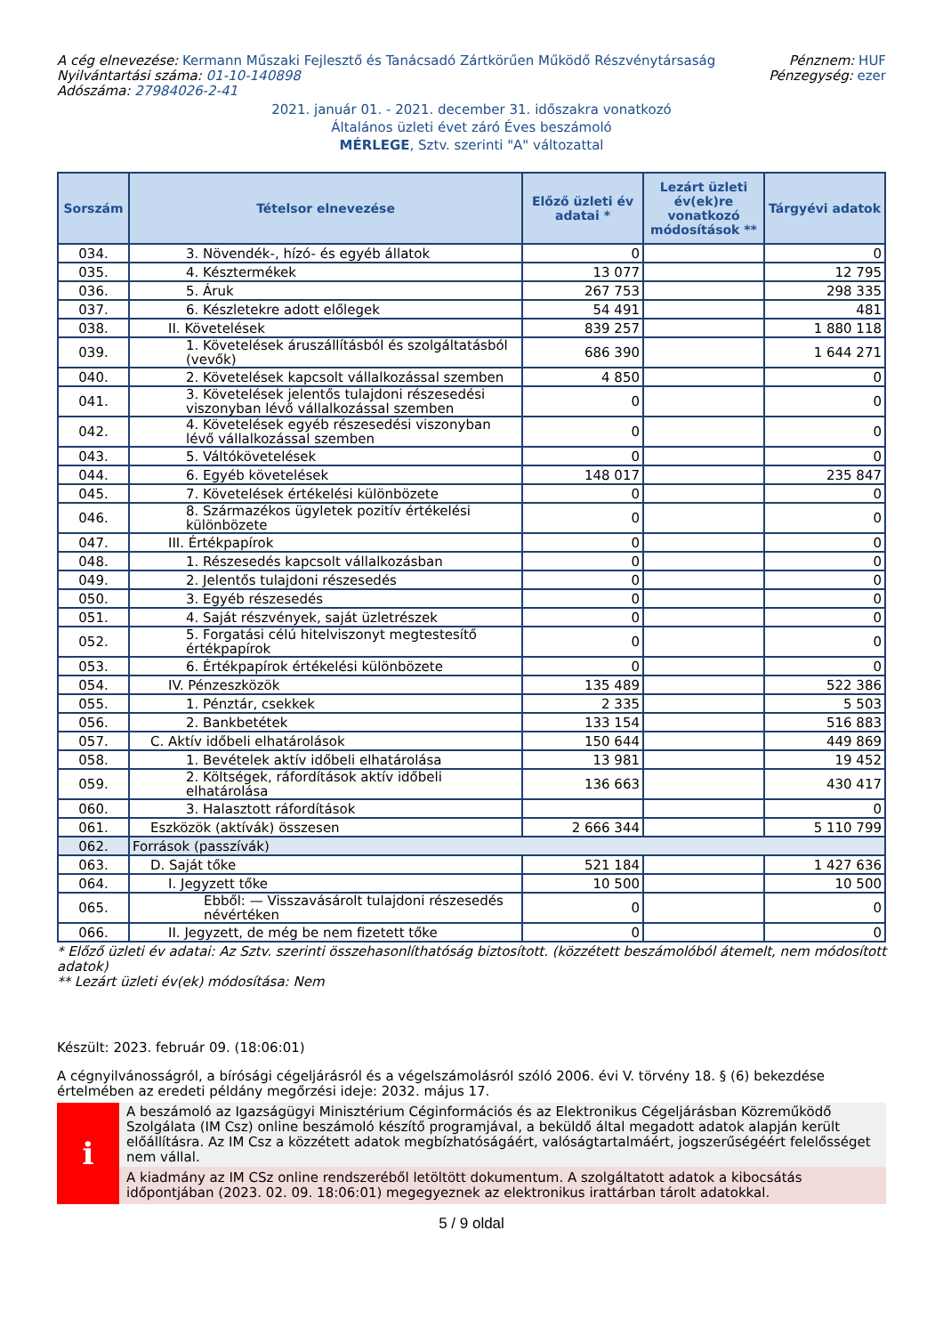A cég elnevezése: Kermann Műszaki Fejlesztő és Tanácsadó Zártkörűen Működő Részvénytársaság
Nyilvántartási száma: 01-10-140898
Adószáma: 27984026-2-41
Pénznem: HUF
Pénzegység: ezer
2021. január 01. - 2021. december 31. időszakra vonatkozó
Általános üzleti évet záró Éves beszámoló
MÉRLEGE, Sztv. szerinti "A" változattal
| Sorszám | Tételsor elnevezése | Előző üzleti év adatai * | Lezárt üzleti év(ek)re vonatkozó módosítások ** | Tárgyévi adatok |
| --- | --- | --- | --- | --- |
| 034. | 3. Növendék-, hízó- és egyéb állatok | 0 | | 0 |
| 035. | 4. Késztermékek | 13 077 | | 12 795 |
| 036. | 5. Áruk | 267 753 | | 298 335 |
| 037. | 6. Készletekre adott előlegek | 54 491 | | 481 |
| 038. | II. Követelések | 839 257 | | 1 880 118 |
| 039. | 1. Követelések áruszállításból és szolgáltatásból (vevők) | 686 390 | | 1 644 271 |
| 040. | 2. Követelések kapcsolt vállalkozással szemben | 4 850 | | 0 |
| 041. | 3. Követelések jelentős tulajdoni részesedési viszonyban lévő vállalkozással szemben | 0 | | 0 |
| 042. | 4. Követelések egyéb részesedési viszonyban lévő vállalkozással szemben | 0 | | 0 |
| 043. | 5. Váltókövetelések | 0 | | 0 |
| 044. | 6. Egyéb követelések | 148 017 | | 235 847 |
| 045. | 7. Követelések értékelési különbözete | 0 | | 0 |
| 046. | 8. Származékos ügyletek pozitív értékelési különbözete | 0 | | 0 |
| 047. | III. Értékpapírok | 0 | | 0 |
| 048. | 1. Részesedés kapcsolt vállalkozásban | 0 | | 0 |
| 049. | 2. Jelentős tulajdoni részesedés | 0 | | 0 |
| 050. | 3. Egyéb részesedés | 0 | | 0 |
| 051. | 4. Saját részvények, saját üzletrészek | 0 | | 0 |
| 052. | 5. Forgatási célú hitelviszonyt megtestesítő értékpapírok | 0 | | 0 |
| 053. | 6. Értékpapírok értékelési különbözete | 0 | | 0 |
| 054. | IV. Pénzeszközök | 135 489 | | 522 386 |
| 055. | 1. Pénztár, csekkek | 2 335 | | 5 503 |
| 056. | 2. Bankbetétek | 133 154 | | 516 883 |
| 057. | C. Aktív időbeli elhatárolások | 150 644 | | 449 869 |
| 058. | 1. Bevételek aktív időbeli elhatárolása | 13 981 | | 19 452 |
| 059. | 2. Költségek, ráfordítások aktív időbeli elhatárolása | 136 663 | | 430 417 |
| 060. | 3. Halasztott ráfordítások | | | 0 |
| 061. | Eszközök (aktívák) összesen | 2 666 344 | | 5 110 799 |
| 062. | Források (passzívák) | | | |
| 063. | D. Saját tőke | 521 184 | | 1 427 636 |
| 064. | I. Jegyzett tőke | 10 500 | | 10 500 |
| 065. | Ebből: — Visszavásárolt tulajdoni részesedés névértéken | 0 | | 0 |
| 066. | II. Jegyzett, de még be nem fizetett tőke | 0 | | 0 |
* Előző üzleti év adatai: Az Sztv. szerinti összehasonlíthatóság biztosított. (közzétett beszámolóból átemelt, nem módosított adatok)
** Lezárt üzleti év(ek) módosítása: Nem
Készült: 2023. február 09. (18:06:01)
A cégnyilvánosságról, a bírósági cégeljárásról és a végelszámolásról szóló 2006. évi V. törvény 18. § (6) bekezdése értelmében az eredeti példány megőrzési ideje: 2032. május 17.
i
A beszámoló az Igazságügyi Minisztérium Céginformációs és az Elektronikus Cégeljárásban Közreműködő Szolgálata (IM Csz) online beszámoló készítő programjával, a beküldő által megadott adatok alapján került előállításra. Az IM Csz a közzétett adatok megbízhatóságáért, valóságtartalmáért, jogszerűségéért felelősséget nem vállal.
A kiadmány az IM CSz online rendszeréből letöltött dokumentum. A szolgáltatott adatok a kibocsátás időpontjában (2023. 02. 09. 18:06:01) megegyeznek az elektronikus irattárban tárolt adatokkal.
5 / 9 oldal